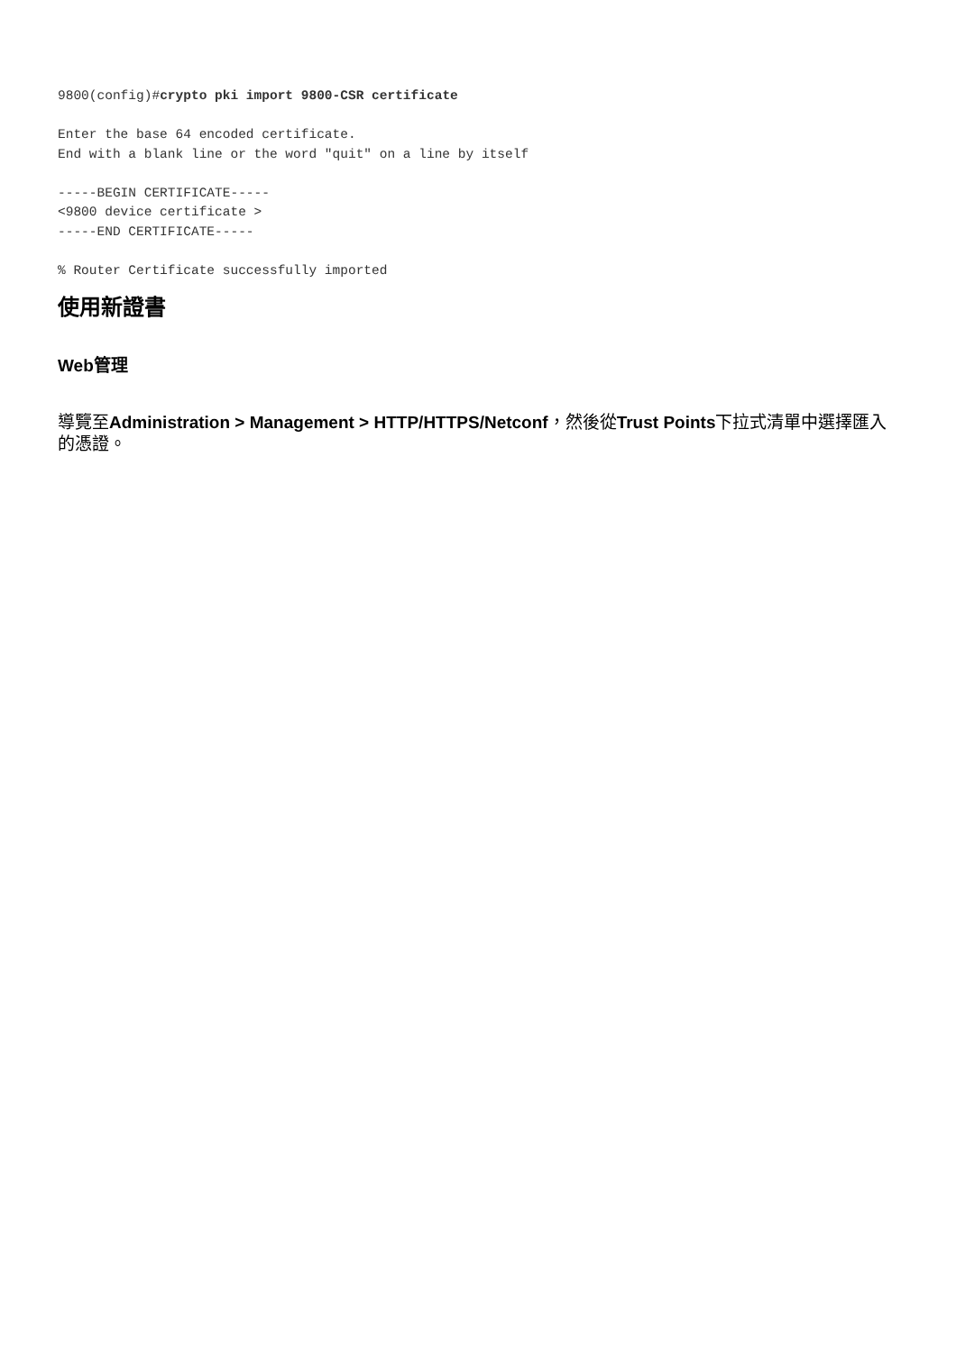9800(config)#crypto pki import 9800-CSR certificate

Enter the base 64 encoded certificate.
End with a blank line or the word "quit" on a line by itself

-----BEGIN CERTIFICATE-----
<9800 device certificate >
-----END CERTIFICATE-----

% Router Certificate successfully imported
使用新證書
Web管理
導覽至Administration > Management > HTTP/HTTPS/Netconf，然後從Trust Points下拉式清單中選擇匯入的憑證。